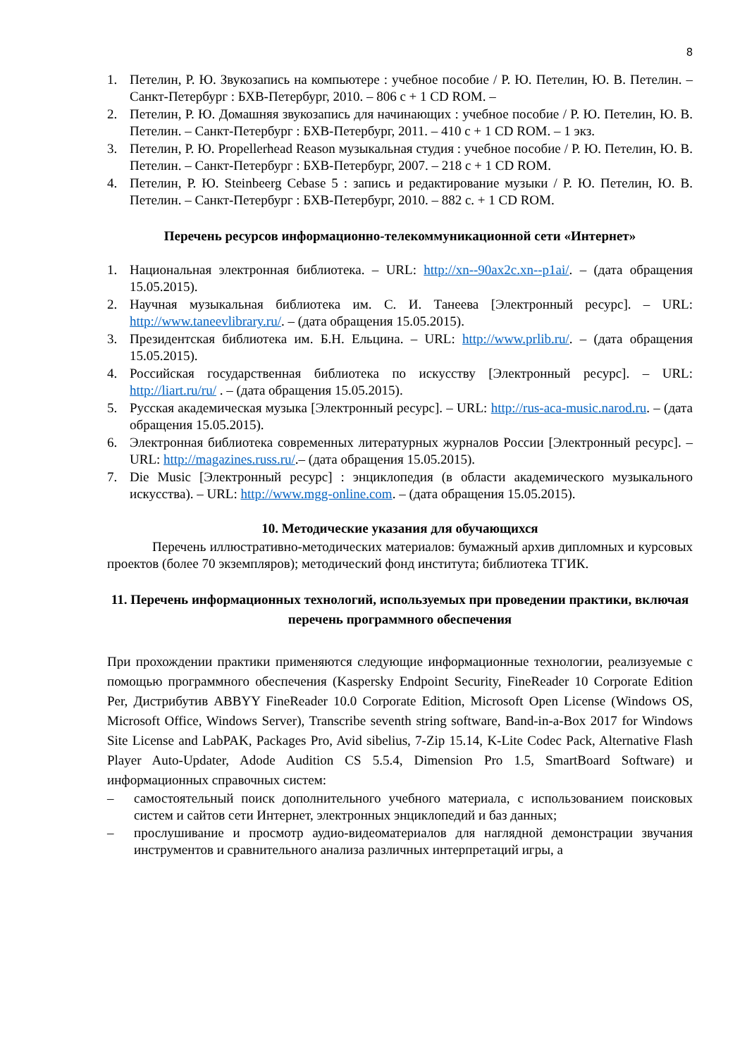8
1. Петелин, Р. Ю. Звукозапись на компьютере : учебное пособие / Р. Ю. Петелин, Ю. В. Петелин. – Санкт-Петербург : БХВ-Петербург, 2010. – 806 с + 1 CD ROM. –
2. Петелин, Р. Ю. Домашняя звукозапись для начинающих : учебное пособие / Р. Ю. Петелин, Ю. В. Петелин. – Санкт-Петербург : БХВ-Петербург, 2011. – 410 с + 1 CD ROM. – 1 экз.
3. Петелин, Р. Ю. Propellerhead Reason музыкальная студия : учебное пособие / Р. Ю. Петелин, Ю. В. Петелин. – Санкт-Петербург : БХВ-Петербург, 2007. – 218 с + 1 CD ROM.
4. Петелин, Р. Ю. Steinbeerg Cebase 5 : запись и редактирование музыки / Р. Ю. Петелин, Ю. В. Петелин. – Санкт-Петербург : БХВ-Петербург, 2010. – 882 с. + 1 CD ROM.
Перечень ресурсов информационно-телекоммуникационной сети «Интернет»
1. Национальная электронная библиотека. – URL: http://xn--90ax2c.xn--p1ai/. – (дата обращения 15.05.2015).
2. Научная музыкальная библиотека им. С. И. Танеева [Электронный ресурс]. – URL: http://www.taneevlibrary.ru/. – (дата обращения 15.05.2015).
3. Президентская библиотека им. Б.Н. Ельцина. – URL: http://www.prlib.ru/. – (дата обращения 15.05.2015).
4. Российская государственная библиотека по искусству [Электронный ресурс]. – URL: http://liart.ru/ru/ . – (дата обращения 15.05.2015).
5. Русская академическая музыка [Электронный ресурс]. – URL: http://rus-aca-music.narod.ru. – (дата обращения 15.05.2015).
6. Электронная библиотека современных литературных журналов России [Электронный ресурс]. – URL: http://magazines.russ.ru/.– (дата обращения 15.05.2015).
7. Die Music [Электронный ресурс] : энциклопедия (в области академического музыкального искусства). – URL: http://www.mgg-online.com. – (дата обращения 15.05.2015).
10. Методические указания для обучающихся
Перечень иллюстративно-методических материалов: бумажный архив дипломных и курсовых проектов (более 70 экземпляров); методический фонд института; библиотека ТГИК.
11. Перечень информационных технологий, используемых при проведении практики, включая перечень программного обеспечения
При прохождении практики применяются следующие информационные технологии, реализуемые с помощью программного обеспечения (Kaspersky Endpoint Security, FineReader 10 Corporate Edition Per, Дистрибутив ABBYY FineReader 10.0 Corporate Edition, Microsoft Open License (Windows OS, Microsoft Office, Windows Server), Transcribe seventh string software, Band-in-a-Box 2017 for Windows Site License and LabPAK, Packages Pro, Avid sibelius, 7-Zip 15.14, K-Lite Codec Pack, Alternative Flash Player Auto-Updater, Adode Audition CS 5.5.4, Dimension Pro 1.5, SmartBoard Software) и информационных справочных систем:
– самостоятельный поиск дополнительного учебного материала, с использованием поисковых систем и сайтов сети Интернет, электронных энциклопедий и баз данных;
– прослушивание и просмотр аудио-видеоматериалов для наглядной демонстрации звучания инструментов и сравнительного анализа различных интерпретаций игры, а